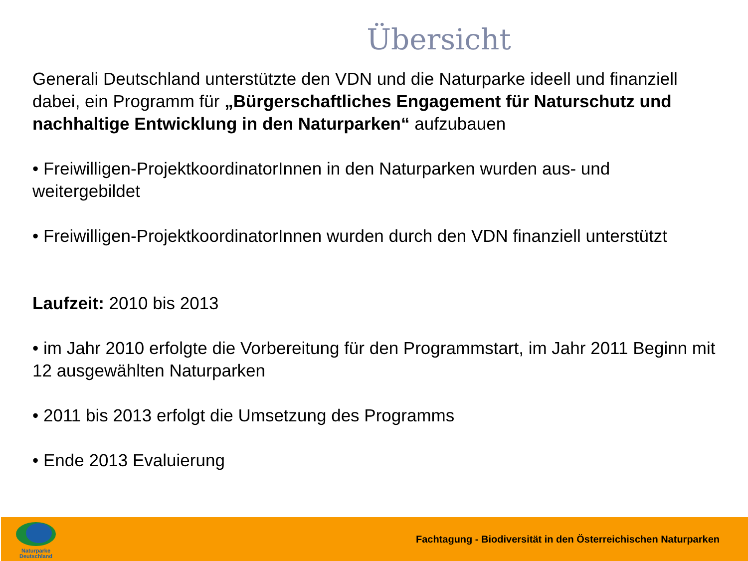Übersicht
Generali Deutschland unterstützte den VDN und die Naturparke ideell und finanziell dabei, ein Programm für „Bürgerschaftliches Engagement für Naturschutz und nachhaltige Entwicklung in den Naturparken“ aufzubauen
• Freiwilligen-ProjektkoordinatorInnen in den Naturparken wurden aus- und weitergebildet
• Freiwilligen-ProjektkoordinatorInnen wurden durch den VDN finanziell unterstützt
Laufzeit: 2010 bis 2013
• im Jahr 2010 erfolgte die Vorbereitung für den Programmstart, im Jahr 2011 Beginn mit 12 ausgewählten Naturparken
• 2011 bis 2013 erfolgt die Umsetzung des Programms
• Ende 2013 Evaluierung
Naturparke
Deutschland
Fachtagung - Biodiversität in den Österreichischen Naturparken